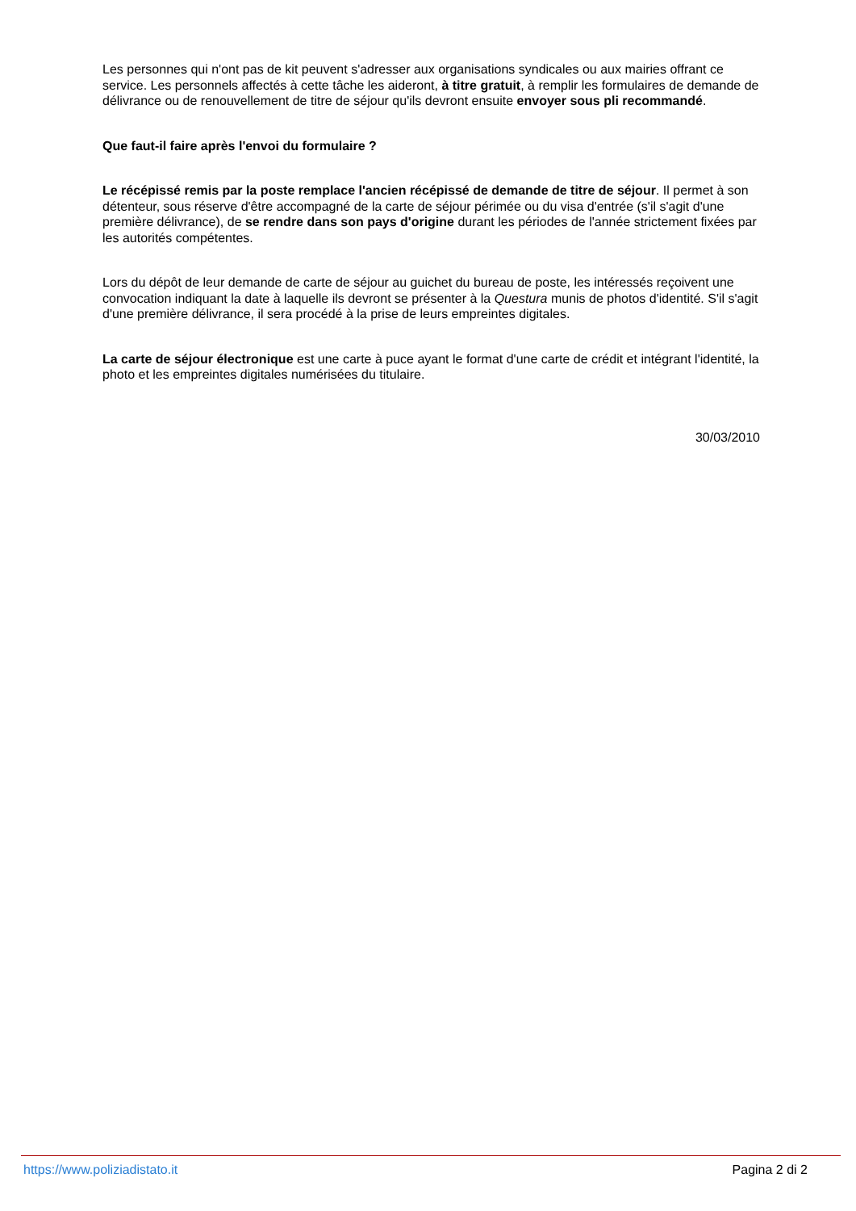Les personnes qui n'ont pas de kit peuvent s'adresser aux organisations syndicales ou aux mairies offrant ce service. Les personnels affectés à cette tâche les aideront, à titre gratuit, à remplir les formulaires de demande de délivrance ou de renouvellement de titre de séjour qu'ils devront ensuite envoyer sous pli recommandé.
Que faut-il faire après l'envoi du formulaire ?
Le récépissé remis par la poste remplace l'ancien récépissé de demande de titre de séjour. Il permet à son détenteur, sous réserve d'être accompagné de la carte de séjour périmée ou du visa d'entrée (s'il s'agit d'une première délivrance), de se rendre dans son pays d'origine durant les périodes de l'année strictement fixées par les autorités compétentes.
Lors du dépôt de leur demande de carte de séjour au guichet du bureau de poste, les intéressés reçoivent une convocation indiquant la date à laquelle ils devront se présenter à la Questura munis de photos d'identité. S'il s'agit d'une première délivrance, il sera procédé à la prise de leurs empreintes digitales.
La carte de séjour électronique est une carte à puce ayant le format d'une carte de crédit et intégrant l'identité, la photo et les empreintes digitales numérisées du titulaire.
30/03/2010
https://www.poliziadistato.it Pagina 2 di 2